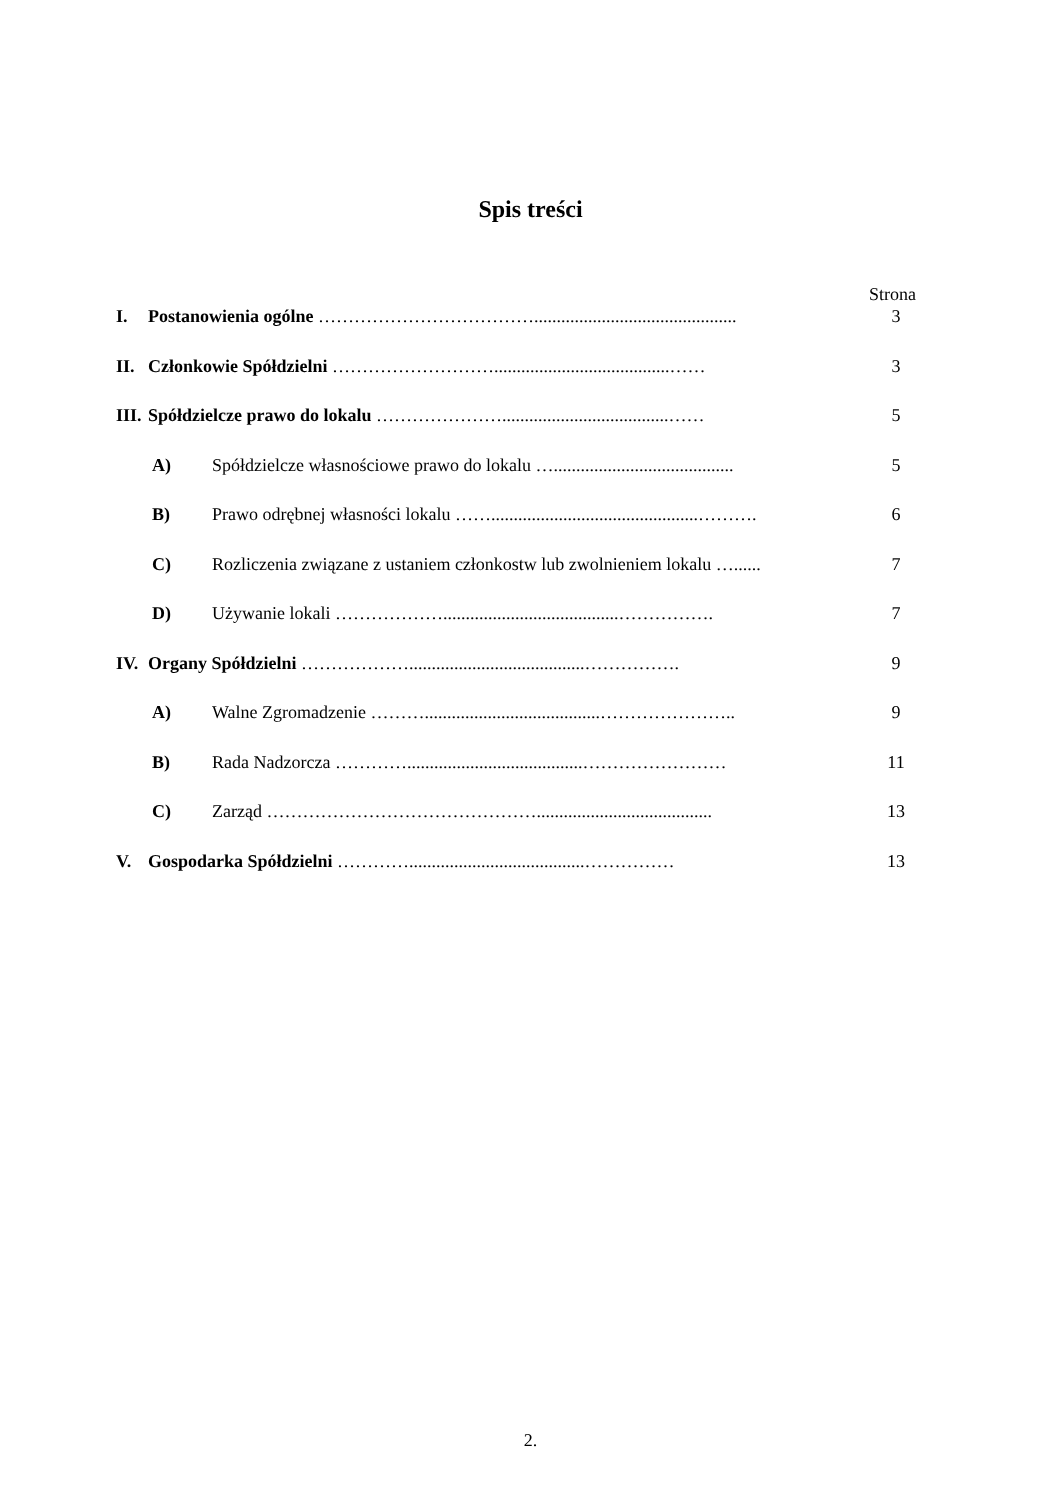Spis treści
Strona
I. Postanowienia ogólne ………………………………............................................. 3
II. Członkowie Spółdzielni ……………………….......................................…… 3
III. Spółdzielcze prawo do lokalu ………………….....................................…… 5
A) Spółdzielcze własnościowe prawo do lokalu …........................................ 5
B) Prawo odrębnej własności lokalu ……..............................................………. 6
C) Rozliczenia związane z ustaniem członkostw lub zwolnieniem lokalu …...... 7
D) Używanie lokali ……………….......................................……………. 7
IV. Organy Spółdzielni ……………….......................................……………. 9
A) Walne Zgromadzenie ……….......................................………………….. 9
B) Rada Nadzorcza ………….......................................…………………… 11
C) Zarząd ………………………………………....................................... 13
V. Gospodarka Spółdzielni ………….......................................…………… 13
2.